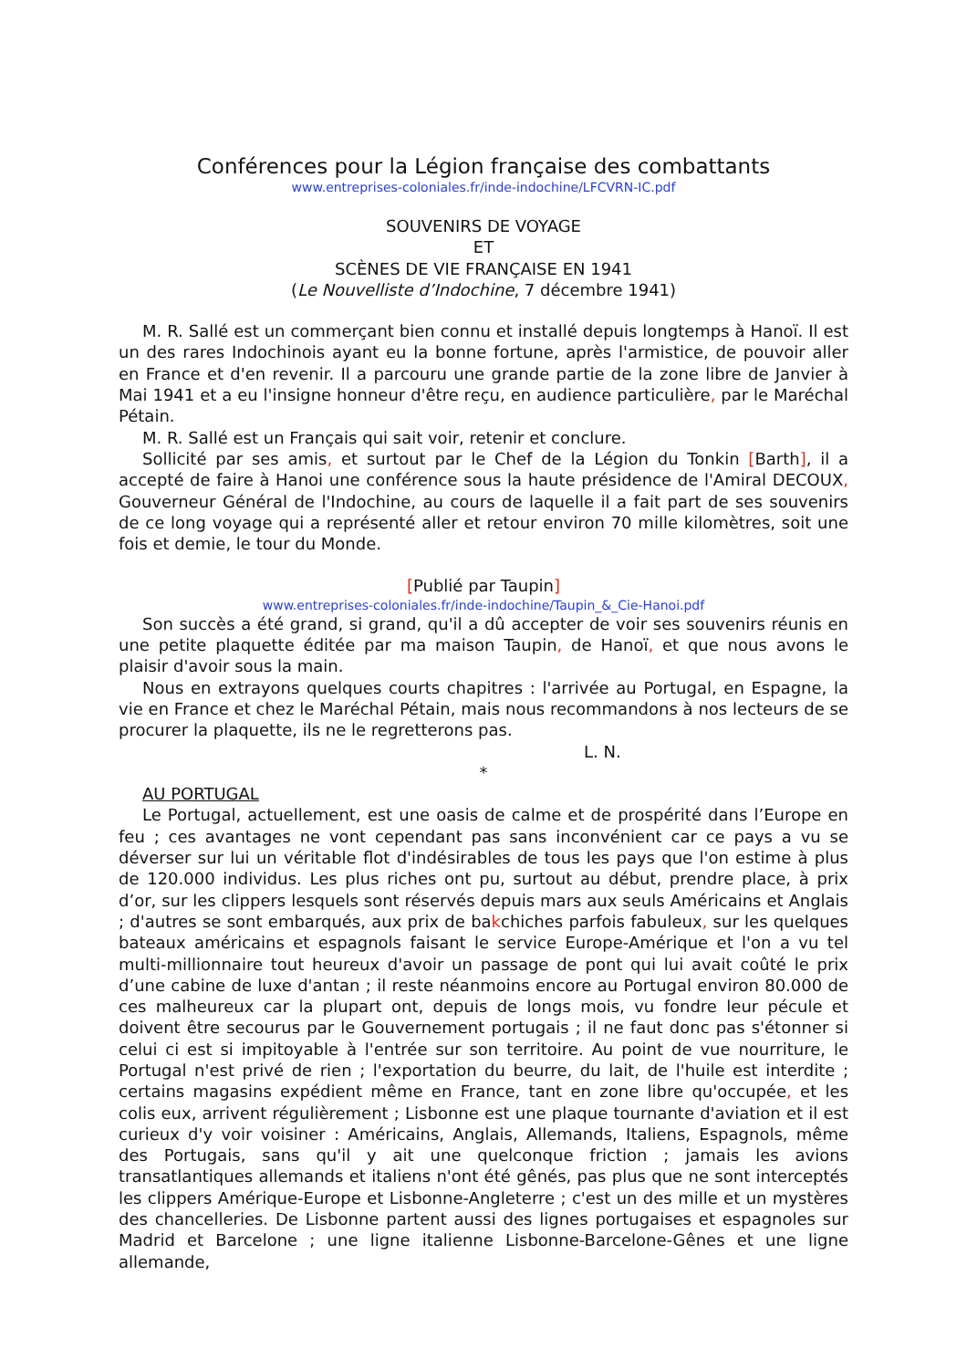Conférences pour la Légion française des combattants
www.entreprises-coloniales.fr/inde-indochine/LFCVRN-IC.pdf
SOUVENIRS DE VOYAGE
ET
SCÈNES DE VIE FRANÇAISE EN 1941
(Le Nouvelliste d’Indochine, 7 décembre 1941)
M. R. Sallé est un commerçant bien connu et installé depuis longtemps à Hanoï. Il est un des rares Indochinois ayant eu la bonne fortune, après l'armistice, de pouvoir aller en France et d'en revenir. Il a parcouru une grande partie de la zone libre de Janvier à Mai 1941 et a eu l'insigne honneur d'être reçu, en audience particulière, par le Maréchal Pétain.
M. R. Sallé est un Français qui sait voir, retenir et conclure.
Sollicité par ses amis, et surtout par le Chef de la Légion du Tonkin [Barth], il a accepté de faire à Hanoi une conférence sous la haute présidence de l'Amiral DECOUX, Gouverneur Général de l'Indochine, au cours de laquelle il a fait part de ses souvenirs de ce long voyage qui a représenté aller et retour environ 70 mille kilomètres, soit une fois et demie, le tour du Monde.
[Publié par Taupin]
www.entreprises-coloniales.fr/inde-indochine/Taupin_&_Cie-Hanoi.pdf
Son succès a été grand, si grand, qu'il a dû accepter de voir ses souvenirs réunis en une petite plaquette éditée par ma maison Taupin, de Hanoï, et que nous avons le plaisir d'avoir sous la main.
Nous en extrayons quelques courts chapitres : l'arrivée au Portugal, en Espagne, la vie en France et chez le Maréchal Pétain, mais nous recommandons à nos lecteurs de se procurer la plaquette, ils ne le regretterons pas.
L. N.
*
AU PORTUGAL
Le Portugal, actuellement, est une oasis de calme et de prospérité dans l’Europe en feu ; ces avantages ne vont cependant pas sans inconvénient car ce pays a vu se déverser sur lui un véritable flot d'indésirables de tous les pays que l'on estime à plus de 120.000 individus. Les plus riches ont pu, surtout au début, prendre place, à prix d’or, sur les clippers lesquels sont réservés depuis mars aux seuls Américains et Anglais ; d'autres se sont embarqués, aux prix de bakchiches parfois fabuleux, sur les quelques bateaux américains et espagnols faisant le service Europe-Amérique et l'on a vu tel multi-millionnaire tout heureux d'avoir un passage de pont qui lui avait coûté le prix d’une cabine de luxe d'antan ; il reste néanmoins encore au Portugal environ 80.000 de ces malheureux car la plupart ont, depuis de longs mois, vu fondre leur pécule et doivent être secourus par le Gouvernement portugais ; il ne faut donc pas s'étonner si celui ci est si impitoyable à l'entrée sur son territoire. Au point de vue nourriture, le Portugal n'est privé de rien ; l'exportation du beurre, du lait, de l'huile est interdite ; certains magasins expédient même en France, tant en zone libre qu'occupée, et les colis eux, arrivent régulièrement ; Lisbonne est une plaque tournante d'aviation et il est curieux d'y voir voisiner : Américains, Anglais, Allemands, Italiens, Espagnols, même des Portugais, sans qu'il y ait une quelconque friction ; jamais les avions transatlantiques allemands et italiens n'ont été gênés, pas plus que ne sont interceptés les clippers Amérique-Europe et Lisbonne-Angleterre ; c'est un des mille et un mystères des chancelleries. De Lisbonne partent aussi des lignes portugaises et espagnoles sur Madrid et Barcelone ; une ligne italienne Lisbonne-Barcelone-Gênes et une ligne allemande,